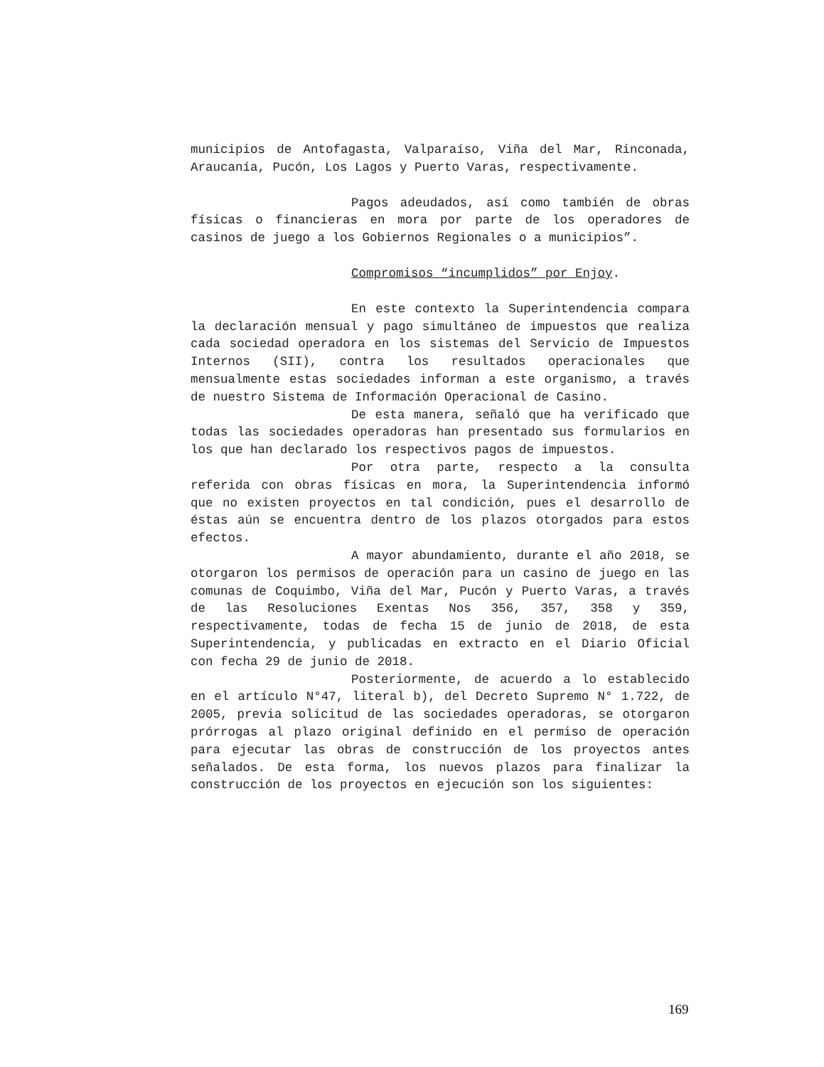municipios de Antofagasta, Valparaíso, Viña del Mar, Rinconada, Araucanía, Pucón, Los Lagos y Puerto Varas, respectivamente.
Pagos adeudados, así como también de obras físicas o financieras en mora por parte de los operadores de casinos de juego a los Gobiernos Regionales o a municipios”.
Compromisos “incumplidos” por Enjoy.
En este contexto la Superintendencia compara la declaración mensual y pago simultáneo de impuestos que realiza cada sociedad operadora en los sistemas del Servicio de Impuestos Internos (SII), contra los resultados operacionales que mensualmente estas sociedades informan a este organismo, a través de nuestro Sistema de Información Operacional de Casino.
De esta manera, señaló que ha verificado que todas las sociedades operadoras han presentado sus formularios en los que han declarado los respectivos pagos de impuestos.
Por otra parte, respecto a la consulta referida con obras físicas en mora, la Superintendencia informó que no existen proyectos en tal condición, pues el desarrollo de éstas aún se encuentra dentro de los plazos otorgados para estos efectos.
A mayor abundamiento, durante el año 2018, se otorgaron los permisos de operación para un casino de juego en las comunas de Coquimbo, Viña del Mar, Pucón y Puerto Varas, a través de las Resoluciones Exentas Nos 356, 357, 358 y 359, respectivamente, todas de fecha 15 de junio de 2018, de esta Superintendencia, y publicadas en extracto en el Diario Oficial con fecha 29 de junio de 2018.
Posteriormente, de acuerdo a lo establecido en el artículo N°47, literal b), del Decreto Supremo N° 1.722, de 2005, previa solicitud de las sociedades operadoras, se otorgaron prórrogas al plazo original definido en el permiso de operación para ejecutar las obras de construcción de los proyectos antes señalados. De esta forma, los nuevos plazos para finalizar la construcción de los proyectos en ejecución son los siguientes:
169